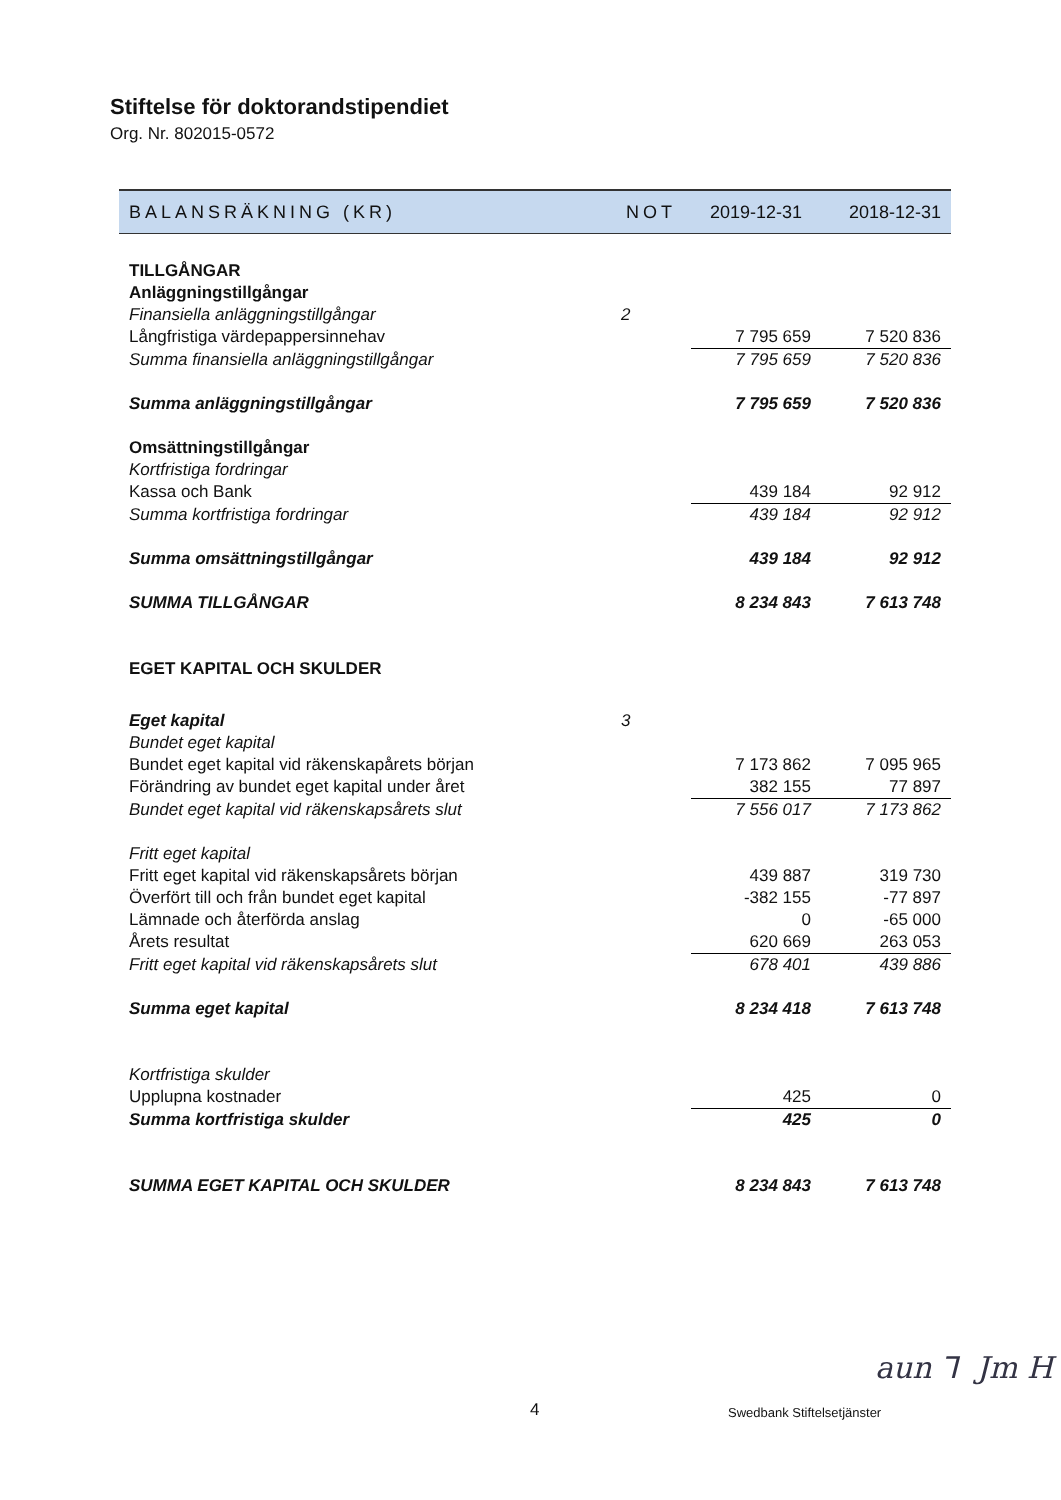Stiftelse för doktorandstipendiet
Org. Nr. 802015-0572
| BALANSRÄKNING (KR) | NOT | 2019-12-31 | 2018-12-31 |
| --- | --- | --- | --- |
| TILLGÅNGAR | | | |
| Anläggningstillgångar | | | |
| Finansiella anläggningstillgångar | 2 | | |
| Långfristiga värdepappersinnehav | | 7 795 659 | 7 520 836 |
| Summa finansiella anläggningstillgångar | | 7 795 659 | 7 520 836 |
| Summa anläggningstillgångar | | 7 795 659 | 7 520 836 |
| Omsättningstillgångar | | | |
| Kortfristiga fordringar | | | |
| Kassa och Bank | | 439 184 | 92 912 |
| Summa kortfristiga fordringar | | 439 184 | 92 912 |
| Summa omsättningstillgångar | | 439 184 | 92 912 |
| SUMMA TILLGÅNGAR | | 8 234 843 | 7 613 748 |
| EGET KAPITAL OCH SKULDER | | | |
| Eget kapital | 3 | | |
| Bundet eget kapital | | | |
| Bundet eget kapital vid räkenskapårets början | | 7 173 862 | 7 095 965 |
| Förändring av bundet eget kapital under året | | 382 155 | 77 897 |
| Bundet eget kapital vid räkenskapsårets slut | | 7 556 017 | 7 173 862 |
| Fritt eget kapital | | | |
| Fritt eget kapital vid räkenskapsårets början | | 439 887 | 319 730 |
| Överfört till och från bundet eget kapital | | -382 155 | -77 897 |
| Lämnade och återförda anslag | | 0 | -65 000 |
| Årets resultat | | 620 669 | 263 053 |
| Fritt eget kapital vid räkenskapsårets slut | | 678 401 | 439 886 |
| Summa eget kapital | | 8 234 418 | 7 613 748 |
| Kortfristiga skulder | | | |
| Upplupna kostnader | | 425 | 0 |
| Summa kortfristiga skulder | | 425 | 0 |
| SUMMA EGET KAPITAL OCH SKULDER | | 8 234 843 | 7 613 748 |
4 Swedbank Stiftelsetjänster
aun ⅂ Jm H